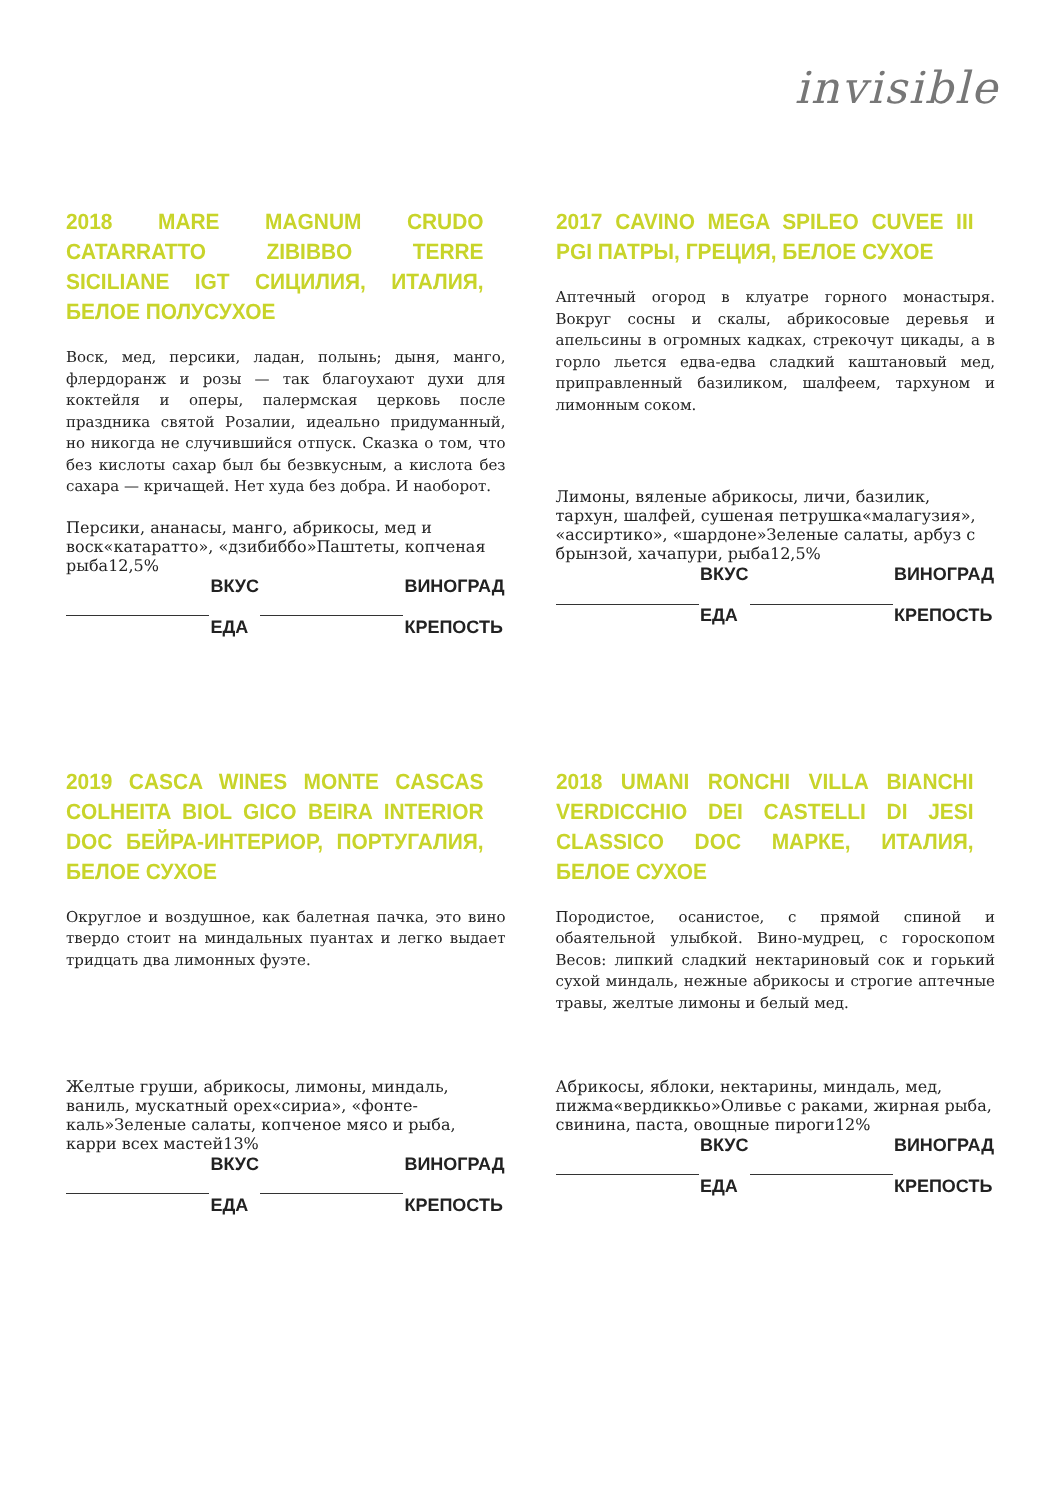invisible
2018 MARE MAGNUM CRUDO CATARRATTO ZIBIBBO TERRE SICILIANE IGT СИЦИЛИЯ, ИТАЛИЯ, БЕЛОЕ ПОЛУСУХОЕ
Воск, мед, персики, ладан, полынь; дыня, манго, флердоранж и розы — так благоухают духи для коктейля и оперы, палермская церковь после праздника святой Розалии, идеально придуманный, но никогда не случившийся отпуск. Сказка о том, что без кислоты сахар был бы безвкусным, а кислота без сахара — кричащей. Нет худа без добра. И наоборот.
| | ВКУС | | ВИНОГРАД |
| | ЕДА | | КРЕПОСТЬ |
2017 CAVINO MEGA SPILEO CUVEE III PGI ПАТРЫ, ГРЕЦИЯ, БЕЛОЕ СУХОЕ
Аптечный огород в клуатре горного монастыря. Вокруг сосны и скалы, абрикосовые деревья и апельсины в огромных кадках, стрекочут цикады, а в горло льется едва-едва сладкий каштановый мед, приправленный базиликом, шалфеем, тархуном и лимонным соком.
| | ВКУС | | ВИНОГРАД |
| | ЕДА | | КРЕПОСТЬ |
2019 CASCA WINES MONTE CASCAS COLHEITA BIOL GICO BEIRA INTERIOR DOC БЕЙРА-ИНТЕРИОР, ПОРТУГАЛИЯ, БЕЛОЕ СУХОЕ
Округлое и воздушное, как балетная пачка, это вино твердо стоит на миндальных пуантах и легко выдает тридцать два лимонных фуэте.
| | ВКУС | | ВИНОГРАД |
| | ЕДА | | КРЕПОСТЬ |
2018 UMANI RONCHI VILLA BIANCHI VERDICCHIO DEI CASTELLI DI JESI CLASSICO DOC МАРКЕ, ИТАЛИЯ, БЕЛОЕ СУХОЕ
Породистое, осанистое, с прямой спиной и обаятельной улыбкой. Вино-мудрец, с гороскопом Весов: липкий сладкий нектариновый сок и горький сухой миндаль, нежные абрикосы и строгие аптечные травы, желтые лимоны и белый мед.
| | ВКУС | | ВИНОГРАД |
| | ЕДА | | КРЕПОСТЬ |